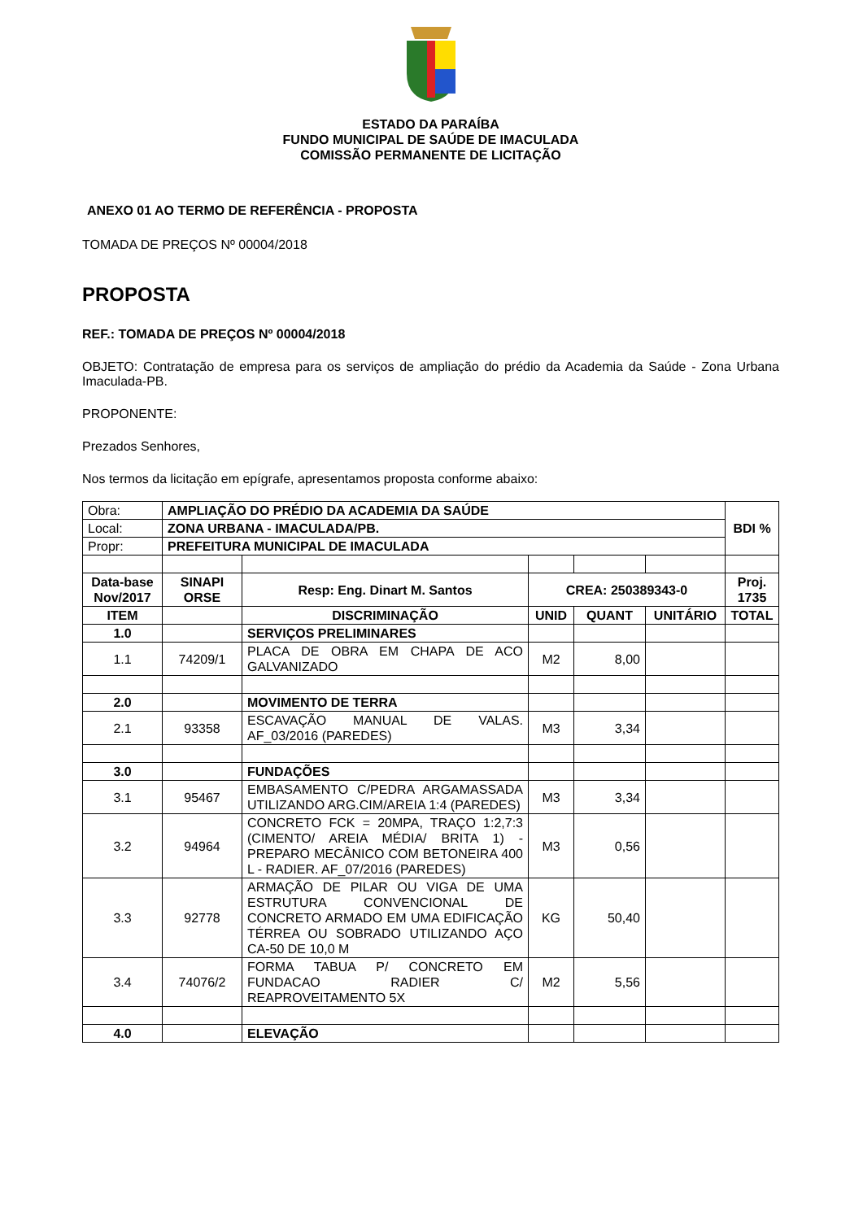ESTADO DA PARAÍBA
FUNDO MUNICIPAL DE SAÚDE DE IMACULADA
COMISSÃO PERMANENTE DE LICITAÇÃO
ANEXO 01 AO TERMO DE REFERÊNCIA - PROPOSTA
TOMADA DE PREÇOS Nº 00004/2018
PROPOSTA
REF.: TOMADA DE PREÇOS Nº 00004/2018
OBJETO: Contratação de empresa para os serviços de ampliação do prédio da Academia da Saúde - Zona Urbana Imaculada-PB.
PROPONENTE:
Prezados Senhores,
Nos termos da licitação em epígrafe, apresentamos proposta conforme abaixo:
| Obra: | AMPLIAÇÃO DO PRÉDIO DA ACADEMIA DA SAÚDE | | | | | BDI % |
| Local: | ZONA URBANA - IMACULADA/PB. | | | | | |
| Propr: | PREFEITURA MUNICIPAL DE IMACULADA | | | | | |
| Data-base Nov/2017 | SINAPI ORSE | Resp: Eng. Dinart M. Santos | CREA: 250389343-0 | | | Proj. 1735 |
| ITEM | | DISCRIMINAÇÃO | UNID | QUANT | UNITÁRIO | TOTAL |
| 1.0 | | SERVIÇOS PRELIMINARES | | | | |
| 1.1 | 74209/1 | PLACA DE OBRA EM CHAPA DE ACO GALVANIZADO | M2 | 8,00 | | |
| 2.0 | | MOVIMENTO DE TERRA | | | | |
| 2.1 | 93358 | ESCAVAÇÃO MANUAL DE VALAS. AF_03/2016 (PAREDES) | M3 | 3,34 | | |
| 3.0 | | FUNDAÇÕES | | | | |
| 3.1 | 95467 | EMBASAMENTO C/PEDRA ARGAMASSADA UTILIZANDO ARG.CIM/AREIA 1:4 (PAREDES) | M3 | 3,34 | | |
| 3.2 | 94964 | CONCRETO FCK = 20MPA, TRAÇO 1:2,7:3 (CIMENTO/ AREIA MÉDIA/ BRITA 1) - PREPARO MECÂNICO COM BETONEIRA 400 L - RADIER. AF_07/2016 (PAREDES) | M3 | 0,56 | | |
| 3.3 | 92778 | ARMAÇÃO DE PILAR OU VIGA DE UMA ESTRUTURA CONVENCIONAL DE CONCRETO ARMADO EM UMA EDIFICAÇÃO TÉRREA OU SOBRADO UTILIZANDO AÇO CA-50 DE 10,0 M | KG | 50,40 | | |
| 3.4 | 74076/2 | FORMA TABUA P/ CONCRETO EM FUNDACAO RADIER C/ REAPROVEITAMENTO 5X | M2 | 5,56 | | |
| 4.0 | | ELEVAÇÃO | | | | |